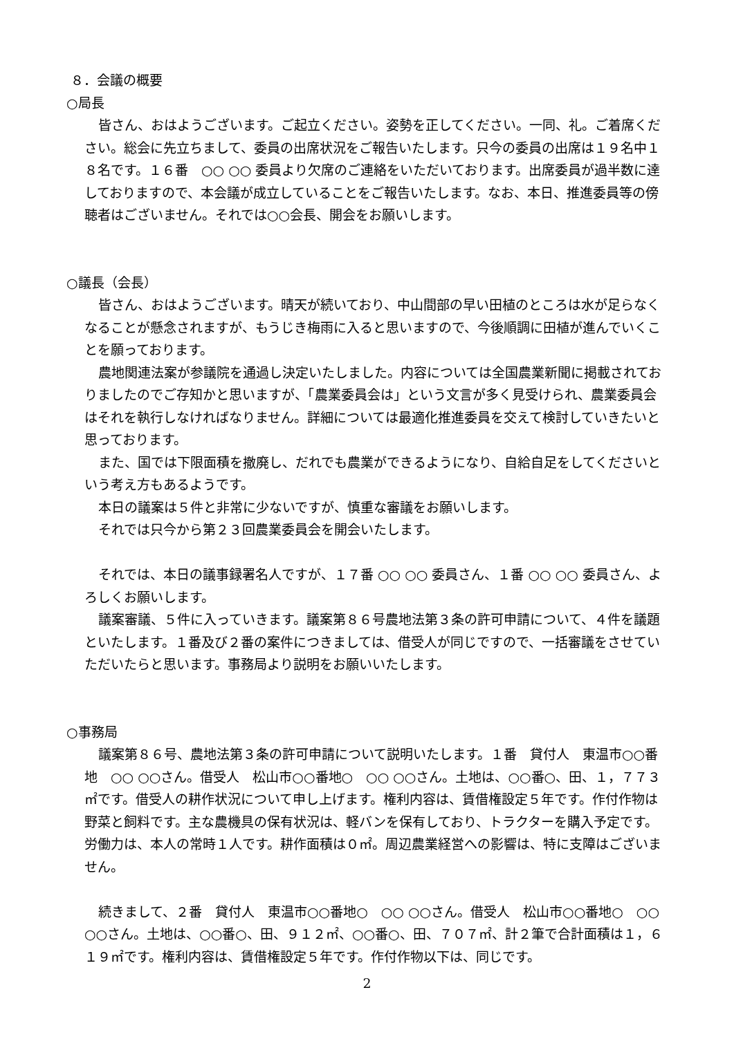８．会議の概要
○局長
皆さん、おはようございます。ご起立ください。姿勢を正してください。一同、礼。ご着席ください。総会に先立ちまして、委員の出席状況をご報告いたします。只今の委員の出席は１９名中１８名です。１６番　○○ ○○ 委員より欠席のご連絡をいただいております。出席委員が過半数に達しておりますので、本会議が成立していることをご報告いたします。なお、本日、推進委員等の傍聴者はございません。それでは○○会長、開会をお願いします。
○議長（会長）
皆さん、おはようございます。晴天が続いており、中山間部の早い田植のところは水が足らなくなることが懸念されますが、もうじき梅雨に入ると思いますので、今後順調に田植が進んでいくことを願っております。
農地関連法案が参議院を通過し決定いたしました。内容については全国農業新聞に掲載されておりましたのでご存知かと思いますが、「農業委員会は」という文言が多く見受けられ、農業委員会はそれを執行しなければなりません。詳細については最適化推進委員を交えて検討していきたいと思っております。
また、国では下限面積を撤廃し、だれでも農業ができるようになり、自給自足をしてくださいという考え方もあるようです。
本日の議案は５件と非常に少ないですが、慎重な審議をお願いします。
それでは只今から第２３回農業委員会を開会いたします。
それでは、本日の議事録署名人ですが、１７番 ○○ ○○ 委員さん、１番 ○○ ○○ 委員さん、よろしくお願いします。
議案審議、５件に入っていきます。議案第８６号農地法第３条の許可申請について、４件を議題といたします。１番及び２番の案件につきましては、借受人が同じですので、一括審議をさせていただいたらと思います。事務局より説明をお願いいたします。
○事務局
議案第８６号、農地法第３条の許可申請について説明いたします。１番　貸付人　東温市○○番地　○○ ○○さん。借受人　松山市○○番地○　○○ ○○さん。土地は、○○番○、田、１，７７３㎡です。借受人の耕作状況について申し上げます。権利内容は、賃借権設定５年です。作付作物は野菜と飼料です。主な農機具の保有状況は、軽バンを保有しており、トラクターを購入予定です。労働力は、本人の常時１人です。耕作面積は０㎡。周辺農業経営への影響は、特に支障はございません。
続きまして、２番　貸付人　東温市○○番地○　○○ ○○さん。借受人　松山市○○番地○　○○ ○○さん。土地は、○○番○、田、９１２㎡、○○番○、田、７０７㎡、計２筆で合計面積は１，６１９㎡です。権利内容は、賃借権設定５年です。作付作物以下は、同じです。
2